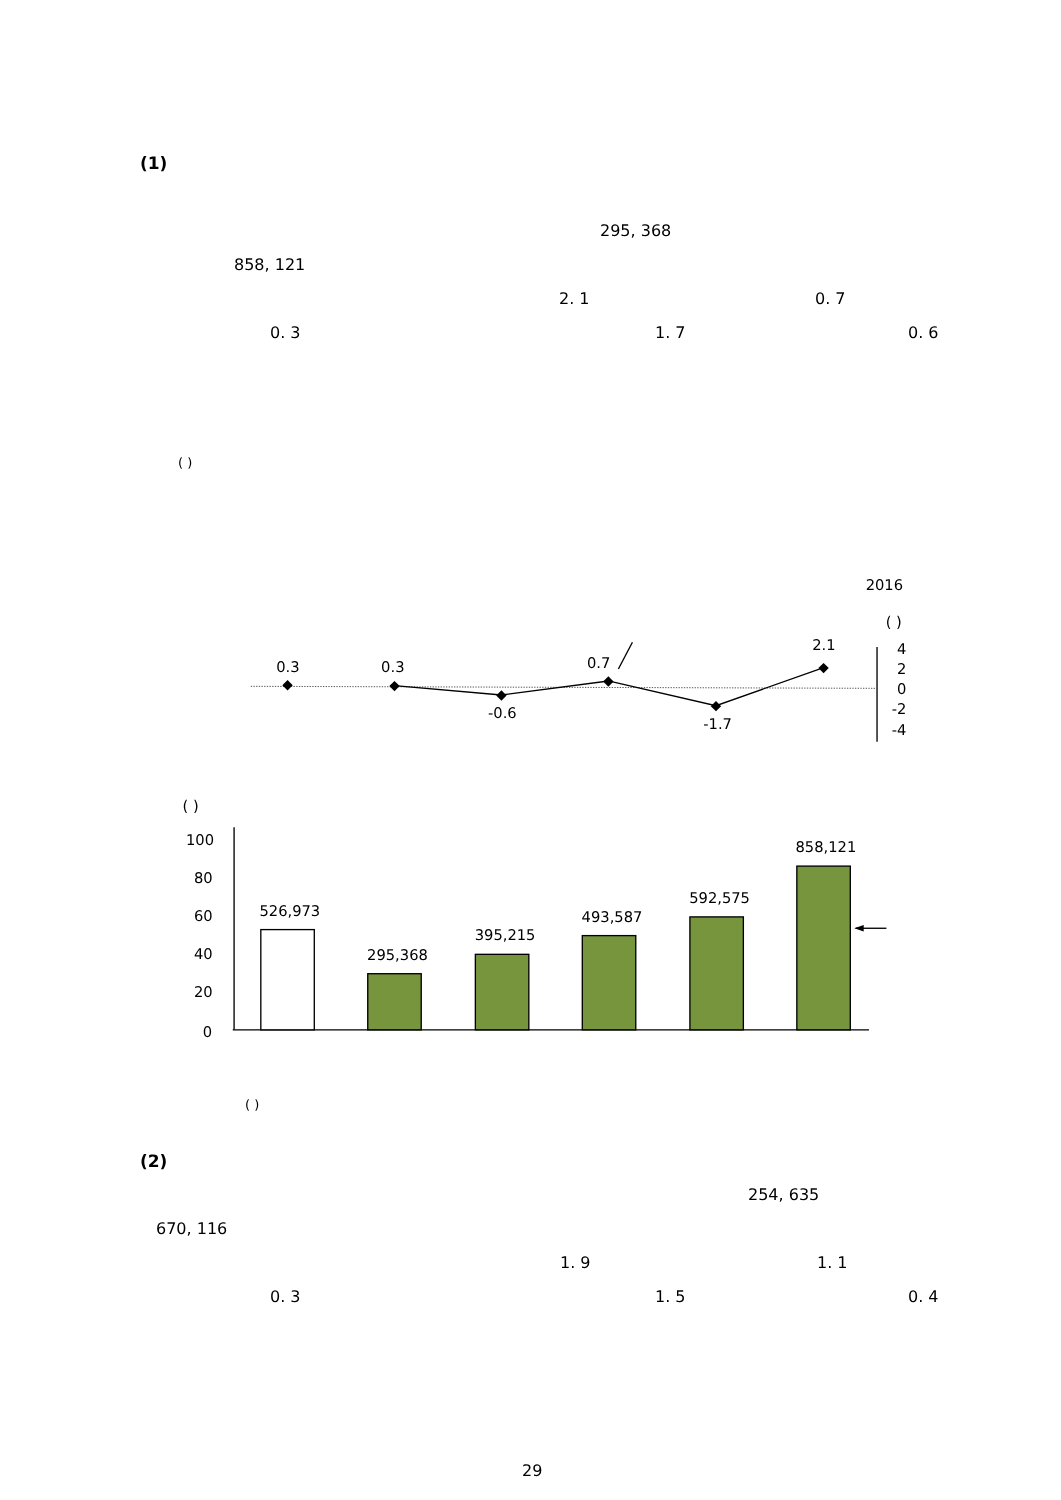(1) 295, 368
858, 121 2. 1 0. 7
0. 3 1. 7 0. 6
( )
2016
( )
0.3
0.3
-0.6
0.7
-1.7
2.1
4
2
0
-2
-4
( )
100
80
60
40
20
0
526,973
295,368
395,215
493,587
592,575
858,121
( )
(2) 254, 635
670, 116 1. 9 1. 1
0. 3 1. 5 0. 4
29